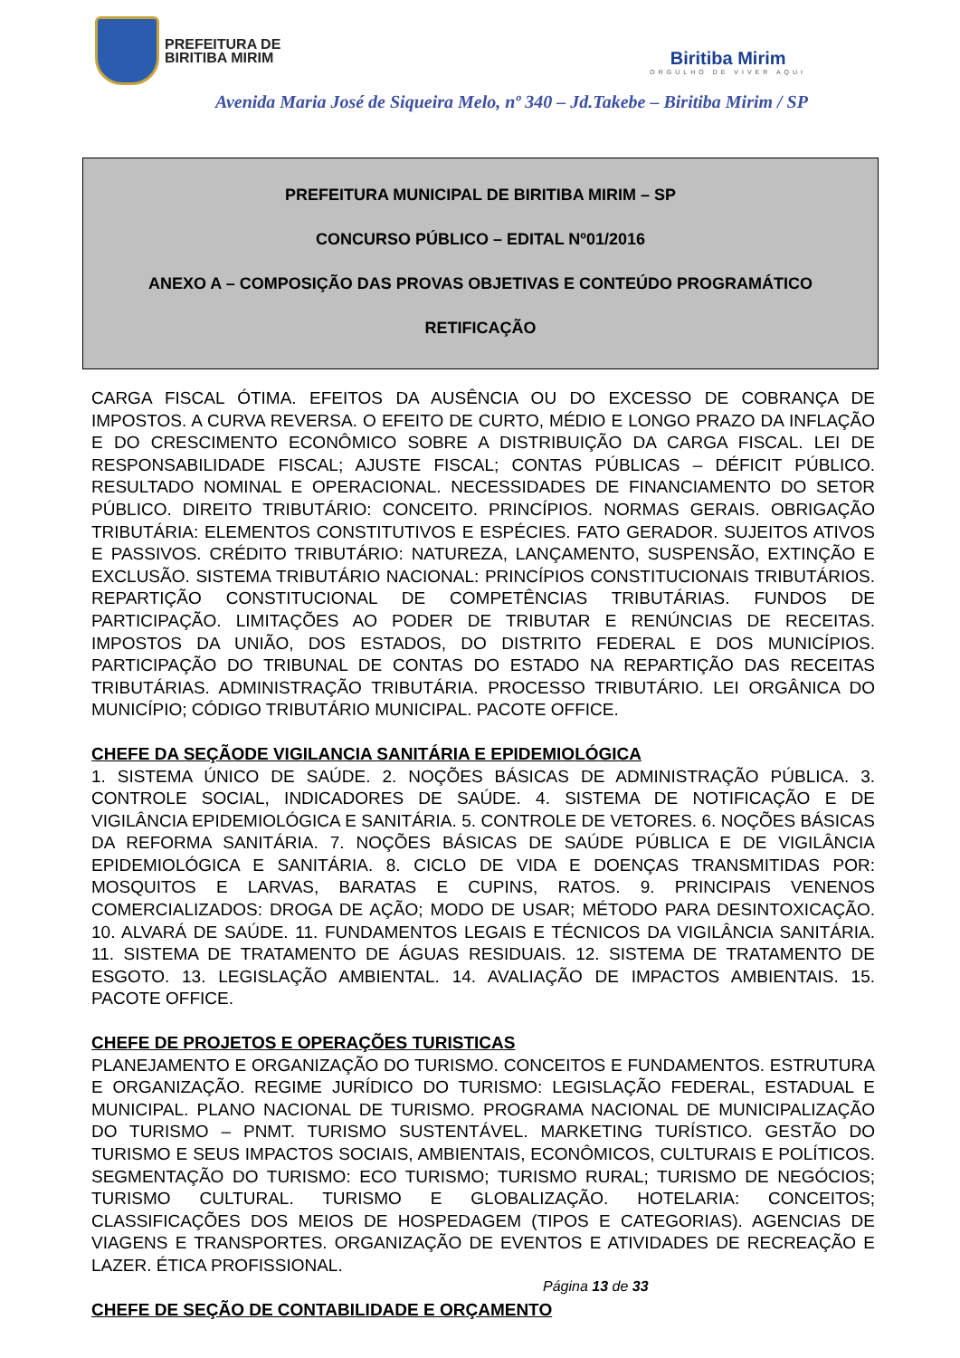PREFEITURA DE
BIRITIBA MIRIM
Biritiba Mirim
ORGULHO DE VIVER AQUI
Avenida Maria José de Siqueira Melo, nº 340 – Jd.Takebe – Biritiba Mirim / SP
PREFEITURA MUNICIPAL DE BIRITIBA MIRIM – SP
CONCURSO PÚBLICO – EDITAL Nº01/2016
ANEXO A – COMPOSIÇÃO DAS PROVAS OBJETIVAS E CONTEÚDO PROGRAMÁTICO
RETIFICAÇÃO
CARGA FISCAL ÓTIMA. EFEITOS DA AUSÊNCIA OU DO EXCESSO DE COBRANÇA DE IMPOSTOS. A CURVA REVERSA. O EFEITO DE CURTO, MÉDIO E LONGO PRAZO DA INFLAÇÃO E DO CRESCIMENTO ECONÔMICO SOBRE A DISTRIBUIÇÃO DA CARGA FISCAL. LEI DE RESPONSABILIDADE FISCAL; AJUSTE FISCAL; CONTAS PÚBLICAS – DÉFICIT PÚBLICO. RESULTADO NOMINAL E OPERACIONAL. NECESSIDADES DE FINANCIAMENTO DO SETOR PÚBLICO. DIREITO TRIBUTÁRIO: CONCEITO. PRINCÍPIOS. NORMAS GERAIS. OBRIGAÇÃO TRIBUTÁRIA: ELEMENTOS CONSTITUTIVOS E ESPÉCIES. FATO GERADOR. SUJEITOS ATIVOS E PASSIVOS. CRÉDITO TRIBUTÁRIO: NATUREZA, LANÇAMENTO, SUSPENSÃO, EXTINÇÃO E EXCLUSÃO. SISTEMA TRIBUTÁRIO NACIONAL: PRINCÍPIOS CONSTITUCIONAIS TRIBUTÁRIOS. REPARTIÇÃO CONSTITUCIONAL DE COMPETÊNCIAS TRIBUTÁRIAS. FUNDOS DE PARTICIPAÇÃO. LIMITAÇÕES AO PODER DE TRIBUTAR E RENÚNCIAS DE RECEITAS. IMPOSTOS DA UNIÃO, DOS ESTADOS, DO DISTRITO FEDERAL E DOS MUNICÍPIOS. PARTICIPAÇÃO DO TRIBUNAL DE CONTAS DO ESTADO NA REPARTIÇÃO DAS RECEITAS TRIBUTÁRIAS. ADMINISTRAÇÃO TRIBUTÁRIA. PROCESSO TRIBUTÁRIO. LEI ORGÂNICA DO MUNICÍPIO; CÓDIGO TRIBUTÁRIO MUNICIPAL. PACOTE OFFICE.
CHEFE DA SEÇÃODE VIGILANCIA SANITÁRIA E EPIDEMIOLÓGICA
1. SISTEMA ÚNICO DE SAÚDE. 2. NOÇÕES BÁSICAS DE ADMINISTRAÇÃO PÚBLICA. 3. CONTROLE SOCIAL, INDICADORES DE SAÚDE. 4. SISTEMA DE NOTIFICAÇÃO E DE VIGILÂNCIA EPIDEMIOLÓGICA E SANITÁRIA. 5. CONTROLE DE VETORES. 6. NOÇÕES BÁSICAS DA REFORMA SANITÁRIA. 7. NOÇÕES BÁSICAS DE SAÚDE PÚBLICA E DE VIGILÂNCIA EPIDEMIOLÓGICA E SANITÁRIA. 8. CICLO DE VIDA E DOENÇAS TRANSMITIDAS POR: MOSQUITOS E LARVAS, BARATAS E CUPINS, RATOS. 9. PRINCIPAIS VENENOS COMERCIALIZADOS: DROGA DE AÇÃO; MODO DE USAR; MÉTODO PARA DESINTOXICAÇÃO. 10. ALVARÁ DE SAÚDE. 11. FUNDAMENTOS LEGAIS E TÉCNICOS DA VIGILÂNCIA SANITÁRIA. 11. SISTEMA DE TRATAMENTO DE ÁGUAS RESIDUAIS. 12. SISTEMA DE TRATAMENTO DE ESGOTO. 13. LEGISLAÇÃO AMBIENTAL. 14. AVALIAÇÃO DE IMPACTOS AMBIENTAIS. 15. PACOTE OFFICE.
CHEFE DE PROJETOS E OPERAÇÕES TURISTICAS
PLANEJAMENTO E ORGANIZAÇÃO DO TURISMO. CONCEITOS E FUNDAMENTOS. ESTRUTURA E ORGANIZAÇÃO. REGIME JURÍDICO DO TURISMO: LEGISLAÇÃO FEDERAL, ESTADUAL E MUNICIPAL. PLANO NACIONAL DE TURISMO. PROGRAMA NACIONAL DE MUNICIPALIZAÇÃO DO TURISMO – PNMT. TURISMO SUSTENTÁVEL. MARKETING TURÍSTICO. GESTÃO DO TURISMO E SEUS IMPACTOS SOCIAIS, AMBIENTAIS, ECONÔMICOS, CULTURAIS E POLÍTICOS. SEGMENTAÇÃO DO TURISMO: ECO TURISMO; TURISMO RURAL; TURISMO DE NEGÓCIOS; TURISMO CULTURAL. TURISMO E GLOBALIZAÇÃO. HOTELARIA: CONCEITOS; CLASSIFICAÇÕES DOS MEIOS DE HOSPEDAGEM (TIPOS E CATEGORIAS). AGENCIAS DE VIAGENS E TRANSPORTES. ORGANIZAÇÃO DE EVENTOS E ATIVIDADES DE RECREAÇÃO E LAZER. ÉTICA PROFISSIONAL.
CHEFE DE SEÇÃO DE CONTABILIDADE E ORÇAMENTO
Página 13 de 33